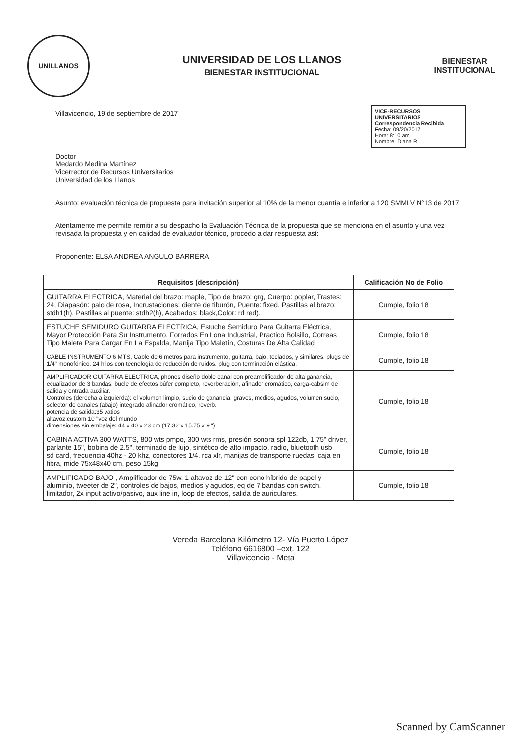UNILLANOS
UNIVERSIDAD DE LOS LLANOS
BIENESTAR INSTITUCIONAL
BIENESTAR
INSTITUCIONAL
VICE-RECURSOS UNIVERSITARIOS
Correspondencia Recibida
Fecha: 09/20/2017
Hora: 8:10 am
Nombre: Diana R.
Villavicencio, 19 de septiembre de 2017
Doctor
Medardo Medina Martínez
Vicerrector de Recursos Universitarios
Universidad de los Llanos
Asunto: evaluación técnica de propuesta para invitación superior al 10% de la menor cuantía e inferior a 120 SMMLV N°13 de 2017
Atentamente me permite remitir a su despacho la Evaluación Técnica de la propuesta que se menciona en el asunto y una vez revisada la propuesta y en calidad de evaluador técnico, procedo a dar respuesta así:
Proponente: ELSA ANDREA ANGULO BARRERA
| Requisitos (descripción) | Calificación No de Folio |
| --- | --- |
| GUITARRA ELECTRICA, Material del brazo: maple, Tipo de brazo: grg, Cuerpo: poplar, Trastes: 24, Diapasón: palo de rosa, Incrustaciones: diente de tiburón, Puente: fixed. Pastillas al brazo: stdh1(h), Pastillas al puente: stdh2(h), Acabados: black,Color: rd red). | Cumple, folio 18 |
| ESTUCHE SEMIDURO GUITARRA ELECTRICA, Estuche Semiduro Para Guitarra Eléctrica, Mayor Protección Para Su Instrumento, Forrados En Lona Industrial, Practico Bolsillo, Correas Tipo Maleta Para Cargar En La Espalda, Manija Tipo Maletín, Costuras De Alta Calidad | Cumple, folio 18 |
| CABLE INSTRUMENTO 6 MTS, Cable de 6 metros para instrumento, guitarra, bajo, teclados, y similares. plugs de 1/4" monofónico. 24 hilos con tecnología de reducción de ruidos. plug con terminación elástica. | Cumple, folio 18 |
| AMPLIFICADOR GUITARRA ELECTRICA, phones diseño doble canal con preamplificador de alta ganancia, ecualizador de 3 bandas, bucle de efectos búfer completo, reverberación, afinador cromático, carga-cabsim de salida y entrada auxiliar. Controles (derecha a izquierda): el volumen limpio, sucio de ganancia, graves, medios, agudos, volumen sucio, selector de canales (abajo) integrado afinador cromático, reverb. potencia de salida:35 vatios altavoz:custom 10 "voz del mundo dimensiones sin embalaje: 44 x 40 x 23 cm (17.32 x 15.75 x 9 ") | Cumple, folio 18 |
| CABINA ACTIVA 300 WATTS, 800 wts pmpo, 300 wts rms, presión sonora spl 122db, 1.75" driver, parlante 15", bobina de 2.5", terminado de lujo, sintético de alto impacto, radio, bluetooth usb sd card, frecuencia 40hz - 20 khz, conectores 1/4, rca xlr, manijas de transporte ruedas, caja en fibra, mide 75x48x40 cm, peso 15kg | Cumple, folio 18 |
| AMPLIFICADO BAJO , Amplificador de 75w, 1 altavoz de 12" con cono híbrido de papel y aluminio, tweeter de 2", controles de bajos, medios y agudos, eq de 7 bandas con switch, limitador, 2x input activo/pasivo, aux line in, loop de efectos, salida de auriculares. | Cumple, folio 18 |
Vereda Barcelona Kilómetro 12- Vía Puerto López
Teléfono 6616800 –ext. 122
Villavicencio - Meta
Scanned by CamScanner